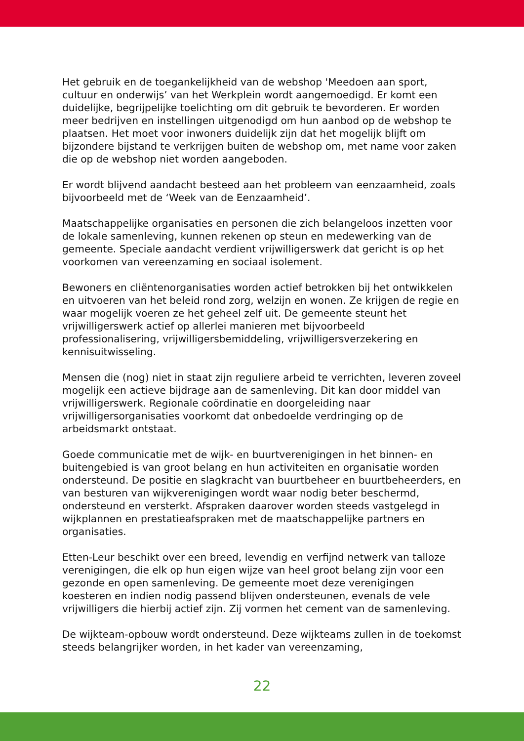Het gebruik en de toegankelijkheid van de webshop 'Meedoen aan sport, cultuur en onderwijs’ van het Werkplein wordt aangemoedigd. Er komt een duidelijke, begrijpelijke toelichting om dit gebruik te bevorderen. Er worden meer bedrijven en instellingen uitgenodigd om hun aanbod op de webshop te plaatsen. Het moet voor inwoners duidelijk zijn dat het mogelijk blijft om bijzondere bijstand te verkrijgen buiten de webshop om, met name voor zaken die op de webshop niet worden aangeboden.
Er wordt blijvend aandacht besteed aan het probleem van eenzaamheid, zoals bijvoorbeeld met de ‘Week van de Eenzaamheid’.
Maatschappelijke organisaties en personen die zich belangeloos inzetten voor de lokale samenleving, kunnen rekenen op steun en medewerking van de gemeente. Speciale aandacht verdient vrijwilligerswerk dat gericht is op het voorkomen van vereenzaming en sociaal isolement.
Bewoners en cliëntenorganisaties worden actief betrokken bij het ontwikkelen en uitvoeren van het beleid rond zorg, welzijn en wonen. Ze krijgen de regie en waar mogelijk voeren ze het geheel zelf uit. De gemeente steunt het vrijwilligerswerk actief op allerlei manieren met bijvoorbeeld professionalisering, vrijwilligersbemiddeling, vrijwilligersverzekering en kennisuitwisseling.
Mensen die (nog) niet in staat zijn reguliere arbeid te verrichten, leveren zoveel mogelijk een actieve bijdrage aan de samenleving. Dit kan door middel van vrijwilligerswerk. Regionale coördinatie en doorgeleiding naar vrijwilligersorganisaties voorkomt dat onbedoelde verdringing op de arbeidsmarkt ontstaat.
Goede communicatie met de wijk- en buurtverenigingen in het binnen- en buitengebied is van groot belang en hun activiteiten en organisatie worden ondersteund. De positie en slagkracht van buurtbeheer en buurtbeheerders, en van besturen van wijkverenigingen wordt waar nodig beter beschermd, ondersteund en versterkt. Afspraken daarover worden steeds vastgelegd in wijkplannen en prestatieafspraken met de maatschappelijke partners en organisaties.
Etten-Leur beschikt over een breed, levendig en verfijnd netwerk van talloze verenigingen, die elk op hun eigen wijze van heel groot belang zijn voor een gezonde en open samenleving. De gemeente moet deze verenigingen koesteren en indien nodig passend blijven ondersteunen, evenals de vele vrijwilligers die hierbij actief zijn. Zij vormen het cement van de samenleving.
De wijkteam-opbouw wordt ondersteund. Deze wijkteams zullen in de toekomst steeds belangrijker worden, in het kader van vereenzaming,
22